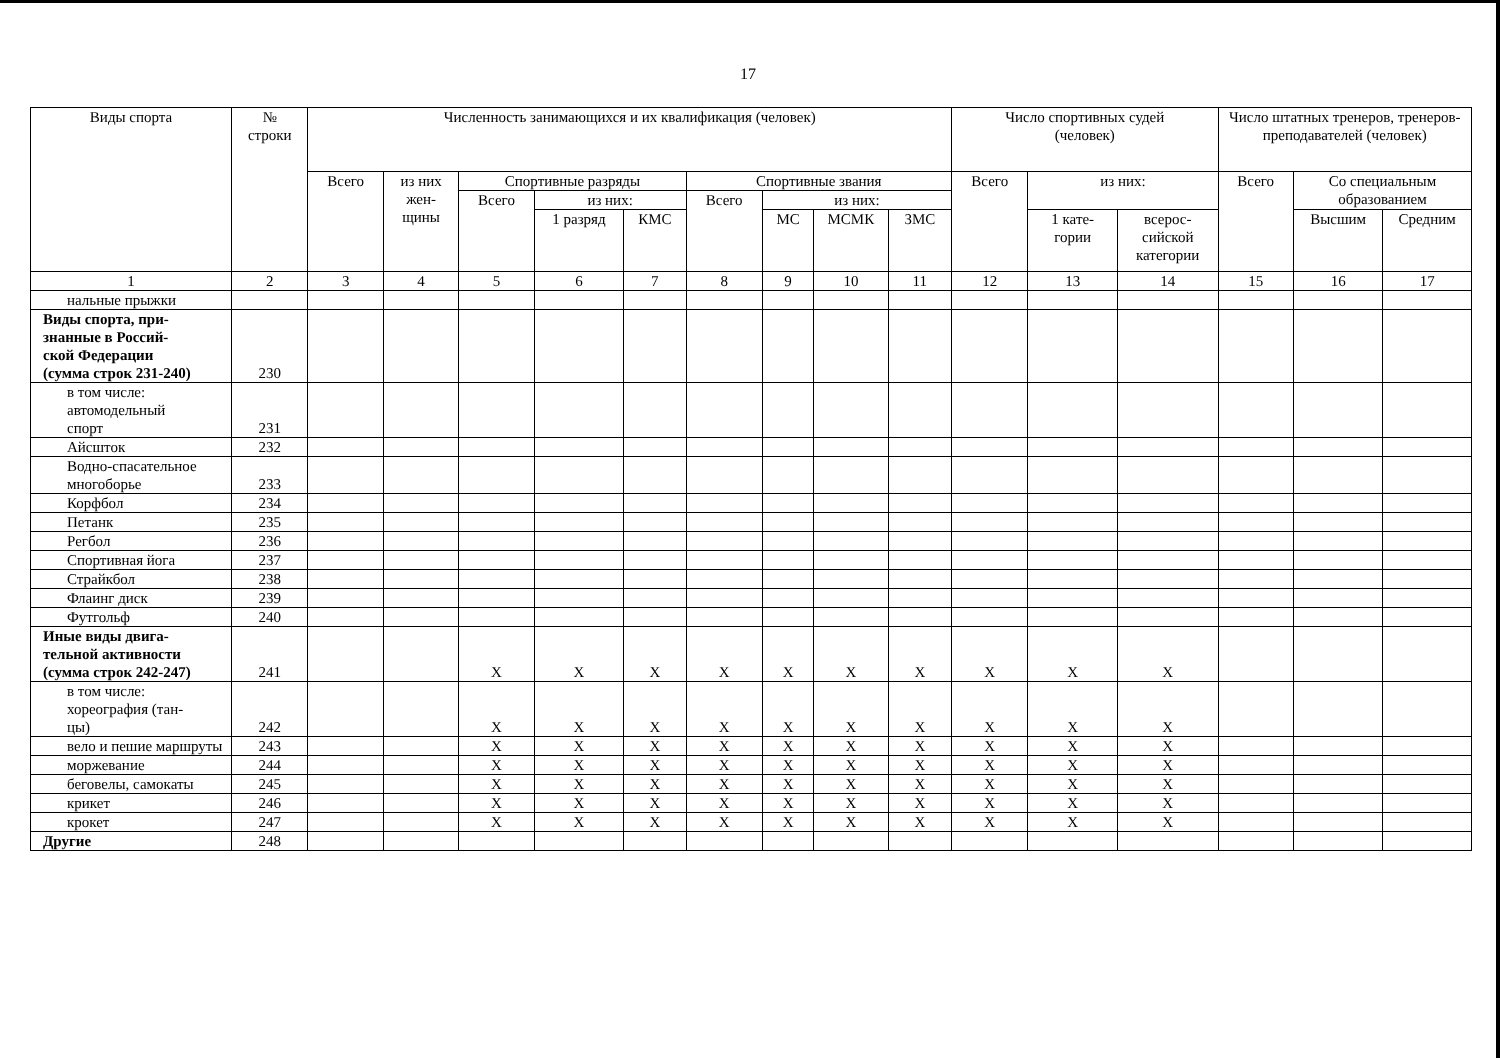17
| Виды спорта | № строки | Численность занимающихся и их квалификация (человек) | | | | | | | | | Число спортивных судей (человек) | | | Число штатных тренеров, тренеров-преподавателей (человек) | | |
| --- | --- | --- | --- | --- | --- | --- | --- | --- | --- | --- | --- | --- | --- | --- | --- | --- |
| | | Всего | из них жен- щины | Спортивные разряды | | | Спортивные звания | | | | Всего | из них: | | Всего | Со специальным образованием | |
| | | | | Всего | из них: | | Всего | из них: | | | | | | | | |
| | | | | | 1 разряд | КМС | | МС | МСМК | ЗМС | | 1 кате- гории | всерос- сийской категории | | Высшим | Средним |
| 1 | 2 | 3 | 4 | 5 | 6 | 7 | 8 | 9 | 10 | 11 | 12 | 13 | 14 | 15 | 16 | 17 |
| нальные прыжки | | | | | | | | | | | | | | | | |
| Виды спорта, при- знанные в Россий- ской Федерации (сумма строк 231-240) | 230 | | | | | | | | | | | | | | | |
| в том числе: автомодельный спорт | 231 | | | | | | | | | | | | | | | |
| Айсшток | 232 | | | | | | | | | | | | | | | |
| Водно-спасательное многоборье | 233 | | | | | | | | | | | | | | | |
| Корфбол | 234 | | | | | | | | | | | | | | | |
| Петанк | 235 | | | | | | | | | | | | | | | |
| Регбол | 236 | | | | | | | | | | | | | | | |
| Спортивная йога | 237 | | | | | | | | | | | | | | | |
| Страйкбол | 238 | | | | | | | | | | | | | | | |
| Флаинг диск | 239 | | | | | | | | | | | | | | | |
| Футгольф | 240 | | | | | | | | | | | | | | | |
| Иные виды двига- тельной активности (сумма строк 242-247) | 241 | | | X | X | X | X | X | X | X | X | X | X | | | |
| в том числе: хореография (тан- цы) | 242 | | | X | X | X | X | X | X | X | X | X | X | | | |
| вело и пешие маршруты | 243 | | | X | X | X | X | X | X | X | X | X | X | | | |
| моржевание | 244 | | | X | X | X | X | X | X | X | X | X | X | | | |
| беговелы, самокаты | 245 | | | X | X | X | X | X | X | X | X | X | X | | | |
| крикет | 246 | | | X | X | X | X | X | X | X | X | X | X | | | |
| крокет | 247 | | | X | X | X | X | X | X | X | X | X | X | | | |
| Другие | 248 | | | | | | | | | | | | | | | |